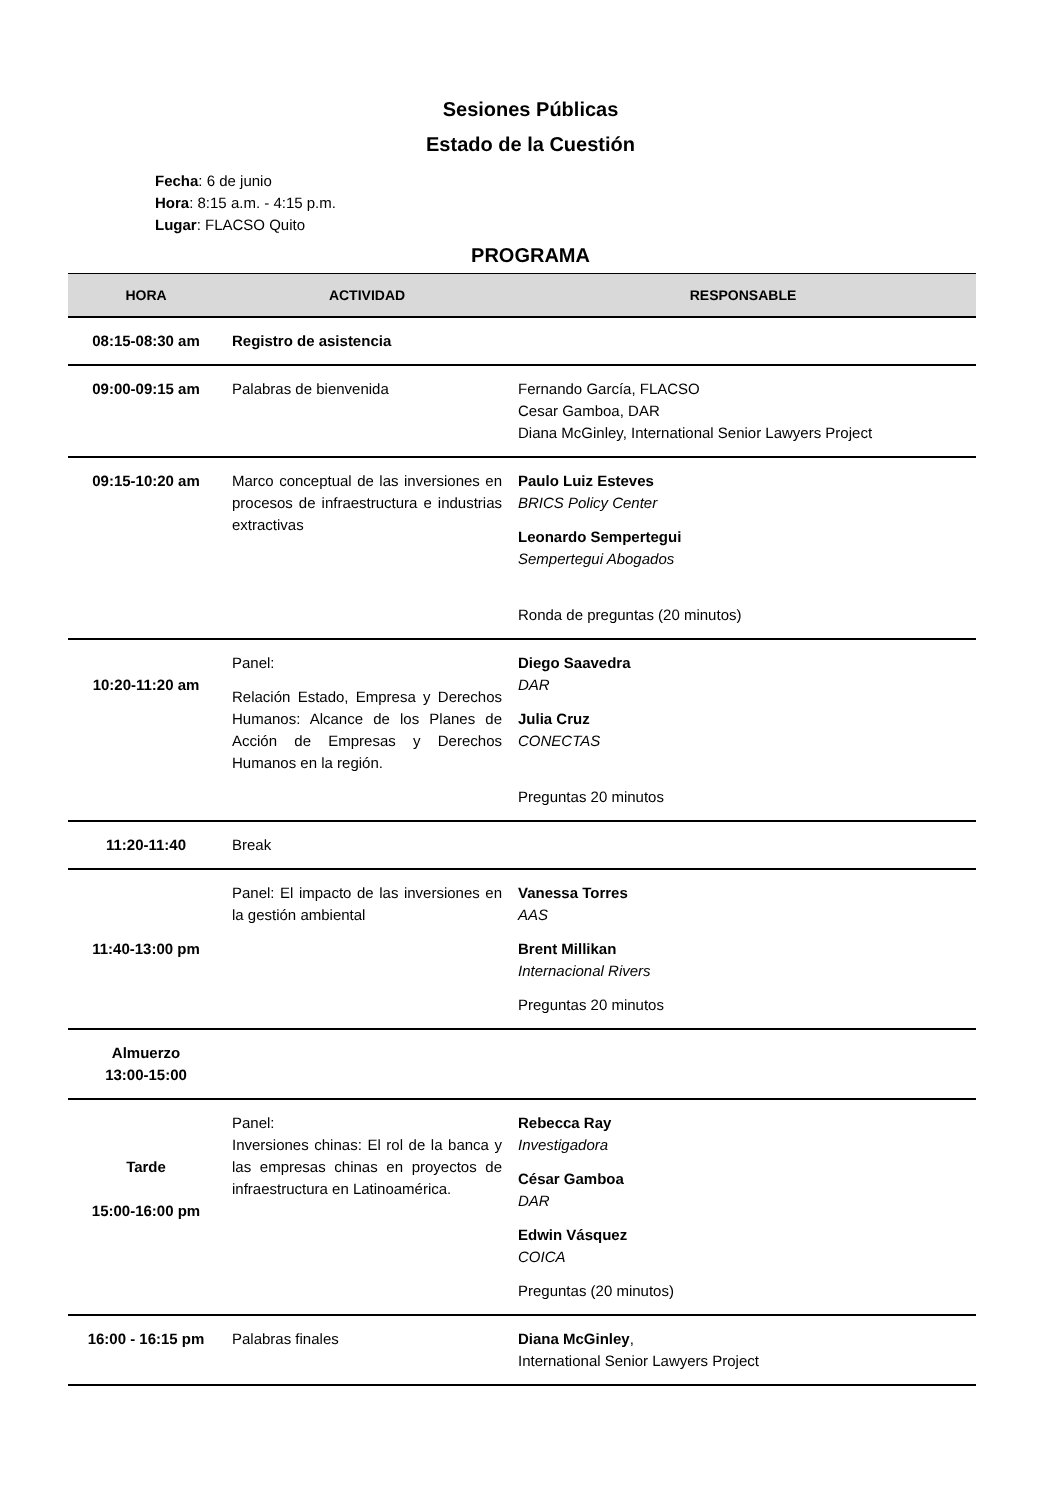Sesiones Públicas
Estado de la Cuestión
Fecha: 6 de junio
Hora: 8:15 a.m. - 4:15 p.m.
Lugar: FLACSO Quito
PROGRAMA
| HORA | ACTIVIDAD | RESPONSABLE |
| --- | --- | --- |
| 08:15-08:30 am | Registro de asistencia | |
| 09:00-09:15 am | Palabras de bienvenida | Fernando García, FLACSO Cesar Gamboa, DAR Diana McGinley, International Senior Lawyers Project |
| 09:15-10:20 am | Marco conceptual de las inversiones en procesos de infraestructura e industrias extractivas | Paulo Luiz Esteves BRICS Policy Center Leonardo Sempertegui Sempertegui Abogados Ronda de preguntas (20 minutos) |
| 10:20-11:20 am | Panel: Relación Estado, Empresa y Derechos Humanos: Alcance de los Planes de Acción de Empresas y Derechos Humanos en la región. | Diego Saavedra DAR Julia Cruz CONECTAS Preguntas 20 minutos |
| 11:20-11:40 | Break | |
| 11:40-13:00 pm | Panel: El impacto de las inversiones en la gestión ambiental | Vanessa Torres AAS Brent Millikan Internacional Rivers Preguntas 20 minutos |
| Almuerzo 13:00-15:00 | | |
| Tarde 15:00-16:00 pm | Panel: Inversiones chinas: El rol de la banca y las empresas chinas en proyectos de infraestructura en Latinoamérica. | Rebecca Ray Investigadora César Gamboa DAR Edwin Vásquez COICA Preguntas (20 minutos) |
| 16:00 - 16:15 pm | Palabras finales | Diana McGinley , International Senior Lawyers Project |